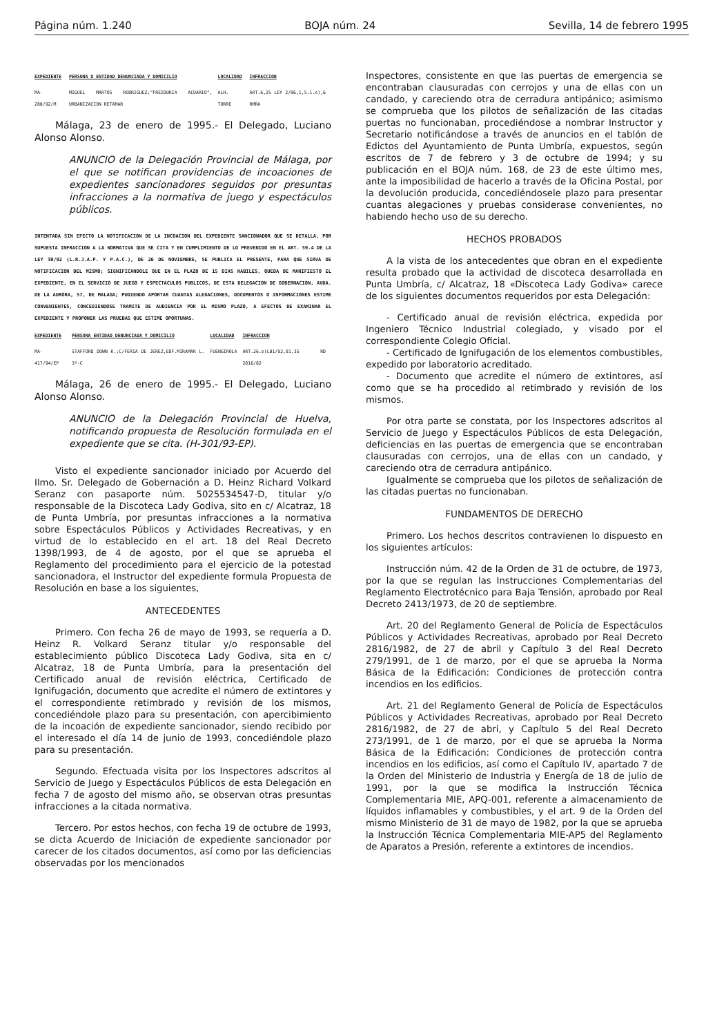Página núm. 1.240 BOJA núm. 24 Sevilla, 14 de febrero 1995
| EXPEDIENTE | PERSONA O ENTIDAD DENUNCIADA Y DOMICILIO | LOCALIDAD | INFRACCION |
| --- | --- | --- | --- |
| MA-280/92/M | MIGUEL MARTOS RODRIGUEZ;"FREIDURIA ACUARIO", URBANIZACION RETAMAR | ALH. TORRE | ART.6,25 LEY 2/86,1,5.1.e),6 RMRA |
Málaga, 23 de enero de 1995.- El Delegado, Luciano Alonso Alonso.
ANUNCIO de la Delegación Provincial de Málaga, por el que se notifican providencias de incoaciones de expedientes sancionadores seguidos por presuntas infracciones a la normativa de juego y espectáculos públicos.
INTENTADA SIN EFECTO LA NOTIFICACION DE LA INCOACION DEL EXPEDIENTE SANCIONADOR QUE SE DETALLA, POR SUPUESTA INFRACCION A LA NORMATIVA QUE SE CITA Y EN CUMPLIMIENTO DE LO PREVENIDO EN EL ART. 59.4 DE LA LEY 30/92 (L.R.J.A.P. Y P.A.C.), DE 26 DE NOVIEMBRE, SE PUBLICA EL PRESENTE, PARA QUE SIRVA DE NOTIFICACION DEL MISMO; SIGNIFICANDOLE QUE EN EL PLAZO DE 15 DIAS HABILES, QUEDA DE MANIFIESTO EL EXPEDIENTE, EN EL SERVICIO DE JUEGO Y ESPECTACULOS PUBLICOS, DE ESTA DELEGACION DE GOBERNACION, AVDA. DE LA AURORA, 57, DE MALAGA; PUDIENDO APORTAR CUANTAS ALEGACIONES, DOCUMENTOS O INFORMACIONES ESTIME CONVENIENTES, CONCEDIENDOSE TRAMITE DE AUDIENCIA POR EL MISMO PLAZO, A EFECTOS DE EXAMINAR EL EXPEDIENTE Y PROPONER LAS PRUEBAS QUE ESTIME OPORTUNAS.
| EXPEDIENTE | PERSONA ENTIDAD DENUNCIADA Y DOMICILIO | LOCALIDAD | INFRACCION |
| --- | --- | --- | --- |
| MA-417/94/EP | STAFFORD DOWN K.;C/FERIA DE JEREZ,EDF.MIRAMAR L. 3º-C | FUENGIROLA | ART.26.e)L01/92,81.35 RD 2816/82 |
Málaga, 26 de enero de 1995.- El Delegado, Luciano Alonso Alonso.
ANUNCIO de la Delegación Provincial de Huelva, notificando propuesta de Resolución formulada en el expediente que se cita. (H-301/93-EP).
Visto el expediente sancionador iniciado por Acuerdo del Ilmo. Sr. Delegado de Gobernación a D. Heinz Richard Volkard Seranz con pasaporte núm. 5025534547-D, titular y/o responsable de la Discoteca Lady Godiva, sito en c/ Alcatraz, 18 de Punta Umbría, por presuntas infracciones a la normativa sobre Espectáculos Públicos y Actividades Recreativas, y en virtud de lo establecido en el art. 18 del Real Decreto 1398/1993, de 4 de agosto, por el que se aprueba el Reglamento del procedimiento para el ejercicio de la potestad sancionadora, el Instructor del expediente formula Propuesta de Resolución en base a los siguientes,
ANTECEDENTES
Primero. Con fecha 26 de mayo de 1993, se requería a D. Heinz R. Volkard Seranz titular y/o responsable del establecimiento público Discoteca Lady Godiva, sita en c/ Alcatraz, 18 de Punta Umbría, para la presentación del Certificado anual de revisión eléctrica, Certificado de Ignifugación, documento que acredite el número de extintores y el correspondiente retimbrado y revisión de los mismos, concediéndole plazo para su presentación, con apercibimiento de la incoación de expediente sancionador, siendo recibido por el interesado el día 14 de junio de 1993, concediéndole plazo para su presentación.
Segundo. Efectuada visita por los Inspectores adscritos al Servicio de Juego y Espectáculos Públicos de esta Delegación en fecha 7 de agosto del mismo año, se observan otras presuntas infracciones a la citada normativa.
Tercero. Por estos hechos, con fecha 19 de octubre de 1993, se dicta Acuerdo de Iniciación de expediente sancionador por carecer de los citados documentos, así como por las deficiencias observadas por los mencionados
Inspectores, consistente en que las puertas de emergencia se encontraban clausuradas con cerrojos y una de ellas con un candado, y careciendo otra de cerradura antipánico; asimismo se comprueba que los pilotos de señalización de las citadas puertas no funcionaban, procediéndose a nombrar Instructor y Secretario notificándose a través de anuncios en el tablón de Edictos del Ayuntamiento de Punta Umbría, expuestos, según escritos de 7 de febrero y 3 de octubre de 1994; y su publicación en el BOJA núm. 168, de 23 de este último mes, ante la imposibilidad de hacerlo a través de la Oficina Postal, por la devolución producida, concediéndosele plazo para presentar cuantas alegaciones y pruebas considerase convenientes, no habiendo hecho uso de su derecho.
HECHOS PROBADOS
A la vista de los antecedentes que obran en el expediente resulta probado que la actividad de discoteca desarrollada en Punta Umbría, c/ Alcatraz, 18 «Discoteca Lady Godiva» carece de los siguientes documentos requeridos por esta Delegación:
- Certificado anual de revisión eléctrica, expedida por Ingeniero Técnico Industrial colegiado, y visado por el correspondiente Colegio Oficial.
- Certificado de Ignifugación de los elementos combustibles, expedido por laboratorio acreditado.
- Documento que acredite el número de extintores, así como que se ha procedido al retimbrado y revisión de los mismos.
Por otra parte se constata, por los Inspectores adscritos al Servicio de Juego y Espectáculos Públicos de esta Delegación, deficiencias en las puertas de emergencia que se encontraban clausuradas con cerrojos, una de ellas con un candado, y careciendo otra de cerradura antipánico.
Igualmente se comprueba que los pilotos de señalización de las citadas puertas no funcionaban.
FUNDAMENTOS DE DERECHO
Primero. Los hechos descritos contravienen lo dispuesto en los siguientes artículos:
Instrucción núm. 42 de la Orden de 31 de octubre, de 1973, por la que se regulan las Instrucciones Complementarias del Reglamento Electrotécnico para Baja Tensión, aprobado por Real Decreto 2413/1973, de 20 de septiembre.
Art. 20 del Reglamento General de Policía de Espectáculos Públicos y Actividades Recreativas, aprobado por Real Decreto 2816/1982, de 27 de abril y Capítulo 3 del Real Decreto 279/1991, de 1 de marzo, por el que se aprueba la Norma Básica de la Edificación: Condiciones de protección contra incendios en los edificios.
Art. 21 del Reglamento General de Policía de Espectáculos Públicos y Actividades Recreativas, aprobado por Real Decreto 2816/1982, de 27 de abri, y Capítulo 5 del Real Decreto 273/1991, de 1 de marzo, por el que se aprueba la Norma Básica de la Edificación: Condiciones de protección contra incendios en los edificios, así como el Capítulo IV, apartado 7 de la Orden del Ministerio de Industria y Energía de 18 de julio de 1991, por la que se modifica la Instrucción Técnica Complementaria MIE, APQ-001, referente a almacenamiento de líquidos inflamables y combustibles, y el art. 9 de la Orden del mismo Ministerio de 31 de mayo de 1982, por la que se aprueba la Instrucción Técnica Complementaria MIE-AP5 del Reglamento de Aparatos a Presión, referente a extintores de incendios.